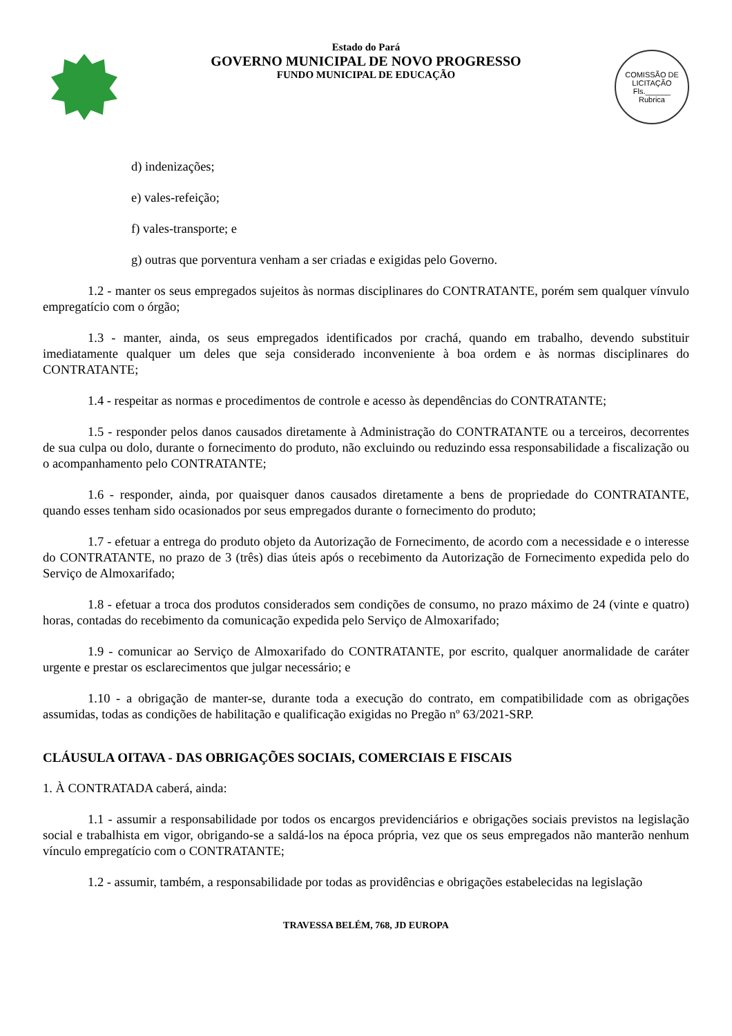Estado do Pará
GOVERNO MUNICIPAL DE NOVO PROGRESSO
FUNDO MUNICIPAL DE EDUCAÇÃO
COMISSÃO DE LICITAÇÃO
Fls.______
Rubrica
d) indenizações;
e) vales-refeição;
f) vales-transporte; e
g) outras que porventura venham a ser criadas e exigidas pelo Governo.
1.2 - manter os seus empregados sujeitos às normas disciplinares do CONTRATANTE, porém sem qualquer vínvulo empregatício com o órgão;
1.3 - manter, ainda, os seus empregados identificados por crachá, quando em trabalho, devendo substituir imediatamente qualquer um deles que seja considerado inconveniente à boa ordem e às normas disciplinares do CONTRATANTE;
1.4 - respeitar as normas e procedimentos de controle e acesso às dependências do CONTRATANTE;
1.5 - responder pelos danos causados diretamente à Administração do CONTRATANTE ou a terceiros, decorrentes de sua culpa ou dolo, durante o fornecimento do produto, não excluindo ou reduzindo essa responsabilidade a fiscalização ou o acompanhamento pelo CONTRATANTE;
1.6 - responder, ainda, por quaisquer danos causados diretamente a bens de propriedade do CONTRATANTE, quando esses tenham sido ocasionados por seus empregados durante o fornecimento do produto;
1.7 - efetuar a entrega do produto objeto da Autorização de Fornecimento, de acordo com a necessidade e o interesse do CONTRATANTE, no prazo de 3 (três) dias úteis após o recebimento da Autorização de Fornecimento expedida pelo do Serviço de Almoxarifado;
1.8 - efetuar a troca dos produtos considerados sem condições de consumo, no prazo máximo de 24 (vinte e quatro) horas, contadas do recebimento da comunicação expedida pelo Serviço de Almoxarifado;
1.9 - comunicar ao Serviço de Almoxarifado do CONTRATANTE, por escrito, qualquer anormalidade de caráter urgente e prestar os esclarecimentos que julgar necessário; e
1.10 - a obrigação de manter-se, durante toda a execução do contrato, em compatibilidade com as obrigações assumidas, todas as condições de habilitação e qualificação exigidas no Pregão nº 63/2021-SRP.
CLÁUSULA OITAVA - DAS OBRIGAÇÕES SOCIAIS, COMERCIAIS E FISCAIS
1. À CONTRATADA caberá, ainda:
1.1 - assumir a responsabilidade por todos os encargos previdenciários e obrigações sociais previstos na legislação social e trabalhista em vigor, obrigando-se a saldá-los na época própria, vez que os seus empregados não manterão nenhum vínculo empregatício com o CONTRATANTE;
1.2 - assumir, também, a responsabilidade por todas as providências e obrigações estabelecidas na legislação
TRAVESSA BELÉM, 768, JD EUROPA